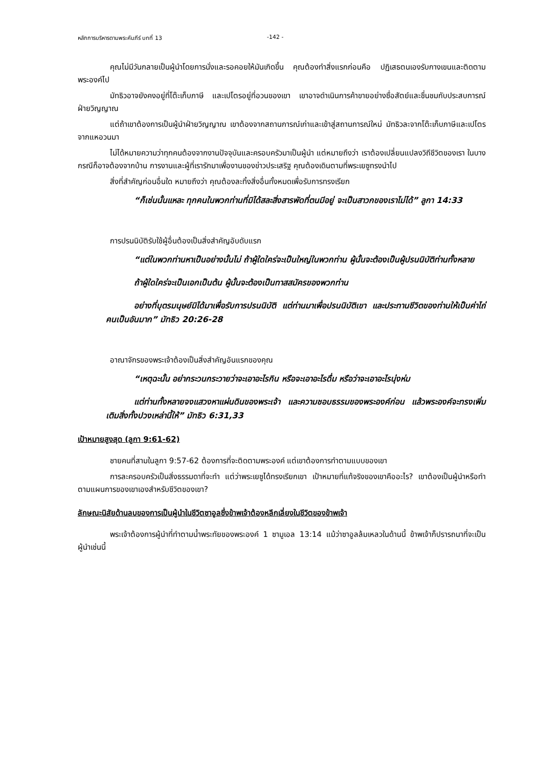หลักการบริหารตามพระคัมภีร์ บทที่ 13 -142 -
คุณไม่มีวันกลายเป็นผู้นำโดยการนั่งและรอคอยให้มันเกิดขึ้น คุณต้องทำสิ่งแรกก่อนคือ ปฏิเสธตนเองรับกางเขนและติดตามพระองค์ไป
มัทธิวอาจยังคงอยู่ที่โต๊ะเก็บภาษี และเปโตรอยู่ที่อวนของเขา เขาอาจดำเนินการค้าขายอย่างซื่อสัตย์และชื่นชมกับประสบการณ์ฝ่ายวิญญาณ
แต่ถ้าเขาต้องการเป็นผู้นำฝ่ายวิญญาณ เขาต้องจากสถานการณ์เก่าและเข้าสู่สถานการณ์ใหม่ มัทธิวละจากโต๊ะเก็บภาษีและเปโตรจากแหอวนมา
ไม่ได้หมายความว่าทุกคนต้องจากงานปัจจุบันและครอบครัวมาเป็นผู้นำ แต่หมายถึงว่า เราต้องเปลี่ยนแปลงวิถีชีวิตของเรา ในบางกรณีก็อาจต้องจากบ้าน การงานและผู้ที่เรารักมาเพื่องานของข่าวประเสริฐ คุณต้องเดินตามที่พระเยซูทรงนำไป
สิ่งที่สำคัญก่อนอื่นใด หมายถึงว่า คุณต้องละทิ้งสิ่งอื่นทั้งหมดเพื่อรับการทรงเรียก
“ก็เช่นนั้นแหละ ทุกคนในพวกท่านที่มิได้สละสิ่งสารพัดที่ตนมีอยู่ จะเป็นสาวกของเราไม่ได้” ลูกา 14:33
การปรนนิบัติรับใช้ผู้อื่นต้องเป็นสิ่งสำคัญอับดับแรก
“แต่ในพวกท่านหาเป็นอย่างนั้นไม่ ถ้าผู้ใดใคร่จะเป็นใหญ่ในพวกท่าน ผู้นั้นจะต้องเป็นผู้ปรนนิบัติท่านทั้งหลาย
ถ้าผู้ใดใคร่จะเป็นเอกเป็นต้น ผู้นั้นจะต้องเป็นทาสสมัครของพวกท่าน
อย่างที่บุตรมนุษย์มิได้มาเพื่อรับการปรนนิบัติ แต่ท่านมาเพื่อปรนนิบัติเขา และประทานชีวิตของท่านให้เป็นค่าไถ่คนเป็นอันมาก” มัทธิว 20:26-28
อาณาจักรของพระเจ้าต้องเป็นสิ่งสำคัญอันแรกของคุณ
“เหตุฉะนั้น อย่ากระวนกระวายว่าจะเอาอะไรกิน หรือจะเอาอะไรดื่ม หรือว่าจะเอาอะไรนุ่งห่ม
แต่ท่านทั้งหลายจงแสวงหาแผ่นดินของพระเจ้า และความชอบธรรมของพระองค์ก่อน แล้วพระองค์จะทรงเพิ่มเติมสิ่งทั้งปวงเหล่านี้ให้” มัทธิว 6:31,33
เป้าหมายสูงสุด (ลูกา 9:61-62)
ชายคนที่สามในลูกา 9:57-62 ต้องการที่จะติดตามพระองค์ แต่เขาต้องการทำตามแบบของเขา
การละครอบครัวเป็นสิ่งธรรมดาที่จะทำ แต่ว่าพระเยซูได้ทรงเรียกเขา เป้าหมายที่แท้จริงของเขาคืออะไร? เขาต้องเป็นผู้นำหรือทำตามแผนการของเขาเองสำหรับชีวิตของเขา?
ลักษณะนิสัยด้านลบของการเป็นผู้นำในชีวิตซาอูลซึ่งข้าพเจ้าต้องหลีกเลี่ยงในชีวิตของข้าพเจ้า
พระเจ้าต้องการผู้นำที่ทำตามน้ำพระทัยของพระองค์ 1 ซามูเอล 13:14 แม้ว่าซาอูลล้มเหลวในด้านนี้ ข้าพเจ้าก็ปรารถนาที่จะเป็นผู้นำเช่นนี้